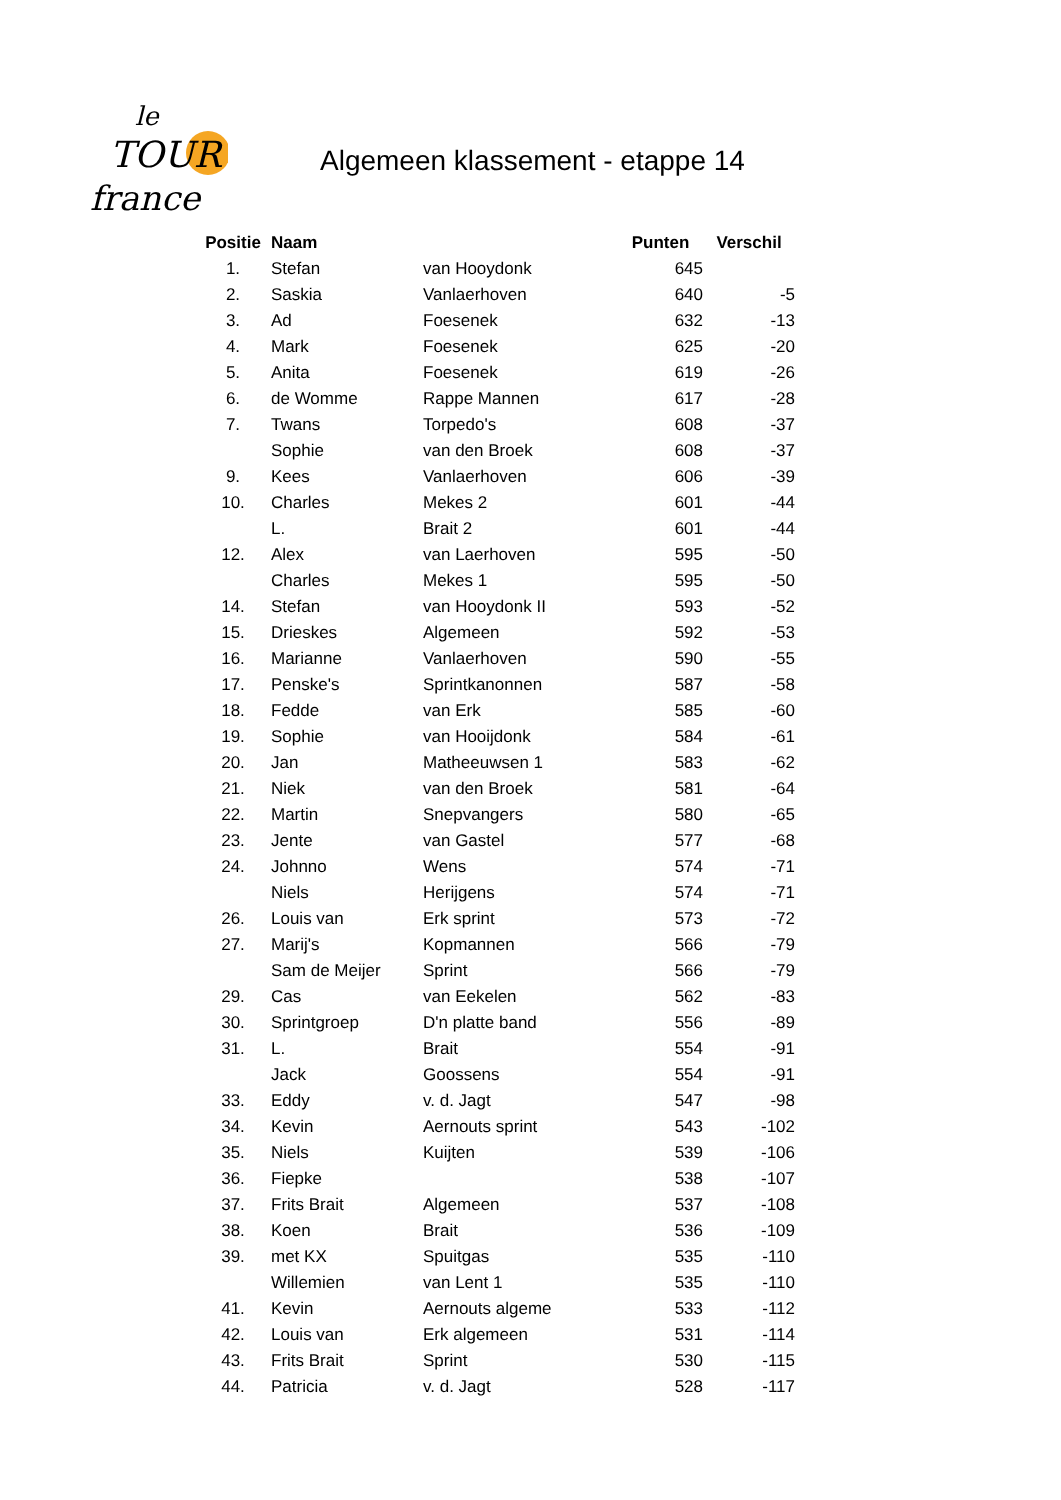le
TOUR
france
Algemeen klassement - etappe 14
| Positie | Naam | | Punten | Verschil |
| --- | --- | --- | --- | --- |
| 1. | Stefan | van Hooydonk | 645 | |
| 2. | Saskia | Vanlaerhoven | 640 | -5 |
| 3. | Ad | Foesenek | 632 | -13 |
| 4. | Mark | Foesenek | 625 | -20 |
| 5. | Anita | Foesenek | 619 | -26 |
| 6. | de Womme | Rappe Mannen | 617 | -28 |
| 7. | Twans | Torpedo's | 608 | -37 |
| | Sophie | van den Broek | 608 | -37 |
| 9. | Kees | Vanlaerhoven | 606 | -39 |
| 10. | Charles | Mekes 2 | 601 | -44 |
| | L. | Brait 2 | 601 | -44 |
| 12. | Alex | van Laerhoven | 595 | -50 |
| | Charles | Mekes 1 | 595 | -50 |
| 14. | Stefan | van Hooydonk II | 593 | -52 |
| 15. | Drieskes | Algemeen | 592 | -53 |
| 16. | Marianne | Vanlaerhoven | 590 | -55 |
| 17. | Penske's | Sprintkanonnen | 587 | -58 |
| 18. | Fedde | van Erk | 585 | -60 |
| 19. | Sophie | van Hooijdonk | 584 | -61 |
| 20. | Jan | Matheeuwsen 1 | 583 | -62 |
| 21. | Niek | van den Broek | 581 | -64 |
| 22. | Martin | Snepvangers | 580 | -65 |
| 23. | Jente | van Gastel | 577 | -68 |
| 24. | Johnno | Wens | 574 | -71 |
| | Niels | Herijgens | 574 | -71 |
| 26. | Louis van | Erk sprint | 573 | -72 |
| 27. | Marij's | Kopmannen | 566 | -79 |
| | Sam de Meijer | Sprint | 566 | -79 |
| 29. | Cas | van Eekelen | 562 | -83 |
| 30. | Sprintgroep | D'n platte band | 556 | -89 |
| 31. | L. | Brait | 554 | -91 |
| | Jack | Goossens | 554 | -91 |
| 33. | Eddy | v. d. Jagt | 547 | -98 |
| 34. | Kevin | Aernouts sprint | 543 | -102 |
| 35. | Niels | Kuijten | 539 | -106 |
| 36. | Fiepke | | 538 | -107 |
| 37. | Frits Brait | Algemeen | 537 | -108 |
| 38. | Koen | Brait | 536 | -109 |
| 39. | met KX | Spuitgas | 535 | -110 |
| | Willemien | van Lent 1 | 535 | -110 |
| 41. | Kevin | Aernouts algeme | 533 | -112 |
| 42. | Louis van | Erk algemeen | 531 | -114 |
| 43. | Frits Brait | Sprint | 530 | -115 |
| 44. | Patricia | v. d. Jagt | 528 | -117 |